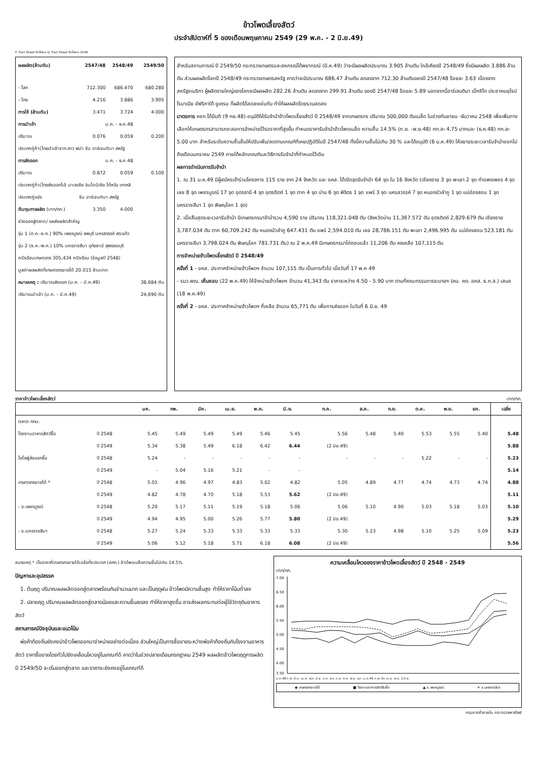ข้าวโพดเลี้ยงสัตว์
ประจำสัปดาห์ที่ 5 ของเดือนพฤษภาคม 2549 (29 พ.ค. - 2 มิ.ย.49)
F: Fact Sheet ข้าวโพดฯ D: Fact Sheet ข้าวโพดฯ 2549
| ผลผลิต(ล้านตัน) | 2547/48 | 2548/49 | 2549/50 |
| - โลก | 712.300 | 686.470 | 680.280 |
| - ไทย | 4.216 | 3.886 | 3.905 |
| การใช้ (ล้านตัน) | 3.471 | 3.724 | 4.000 |
| การนำเข้า | ม.ค. - ธ.ค.48 | | |
| ปริมาณ | 0.076 | 0.059 | 0.200 |
| ประเทศคู่ค้า(ไทยนำเข้าจาก ลาว พม่า จีน อาร์เจนตินา สหรัฐ | | | |
| การส่งออก | ม.ค. - ธ.ค.48 | | |
| ปริมาณ | 0.872 | 0.059 | 0.100 |
| ประเทศคู่ค้า(ไทยส่งออกไป) มาเลเซีย อินโดนีเซีย ไต้หวัน เกาหลี | | | |
| ประเทศคู่แข่ง | จีน อาร์เจนตินา สหรัฐ | | |
| ต้นทุนการผลิต (บาท/กก.) | 3.350 | 4.000 | |
| ช่วงออกสู่ตลาด/ แหล่งผลิตสำคัญ | | | |
| รุ่น 1 (ก.ค.-ธ.ค.) 90% เพชรบูรณ์ ลพบุรี นครสวรรค์ สระแก้ว | | | |
| รุ่น 2 (ธ.ค.-พ.ค.) 10% นครราชสีมา อุทัยธานี สุพรรณบุรี | | | |
| ครัวเรือนเกษตรกร 305,434 ครัวเรือน (ข้อมูลปี 2548) | | | |
| มูลค่าผลผลิตที่เกษตรกรขายได้ 20.015 ล้านบาท | | | |
| หมายเหตุ : ปริมาณส่งออก (ม.ค. - มี.ค.49) | | | 38,684 ตัน |
| ปริมาณนำเข้า (ม.ค. - มี.ค.49) | | | 24,690 ตัน |
สำหรับสถานการณ์ ปี 2549/50 กระทรวงเกษตรและสหกรณ์ได้พยากรณ์ (มี.ค.49) ว่าจะมีผลผลิตประมาณ 3.905 ล้านตัน ใกล้เคียงปี 2548/49 ซึ่งมีผลผลิต 3.886 ล้านตัน ส่วนผลผลิตโลกปี 2548/49 กระทรวงเกษตรสหรัฐ คาดว่าจะมีประมาณ 686.47 ล้านตัน ลดลงจาก 712.30 ล้านตันของปี 2547/48 ร้อยละ 3.63 เนื่องจากสหรัฐอเมริกา ผู้ผลิตรายใหญ่ของโลกจะมีผลผลิต 282.26 ล้านตัน ลดลงจาก 299.91 ล้านตัน ของปี 2547/48 ร้อยละ 5.89 นอกจากนี้อาร์เจนตินา เม็กซิโก ประชาคมยุโรป โรมาเนีย อัฟริกาใต้ ยูเครน ก็ผลิตได้ลดลงเช่นกัน ทำให้ผลผลิตโดยรวมลดลง
มาตรการ คชก.ได้มีมติ (9 กย.48) อนุมัติให้รับจำนำข้าวโพดเลี้ยงสัตว์ ปี 2548/49 จากเกษตรกร ปริมาณ 500,000 ตันเมล็ด ในช่วงกันยายน -ธันวาคม 2548 เพื่อเพิ่มทางเลือกให้เกษตรกรสามารถชะลอการจำหน่ายไว้รอราคาที่สูงขึ้น กำหนดราคารับจำนำข้าวโพดเมล็ด ความชื้น 14.5% (ก.ย. -พ.ย.48) กก.ละ 4.75 บาทและ (ธ.ค.48) กก.ละ 5.00 บาท สำหรับระดับความชื้นอื่นให้ปรับเพิ่ม/ลดตามเกณฑ์ที่เคยปฏิบัติในปี 2547/48 ทั้งนี้ความชื้นไม่เกิน 30 % และได้อนุมัติ (6 ม.ค.49) ให้ขยายระยะเวลารับจำนำออกไปถึงเดือนมกราคม 2549 ภายใต้หลักเกณฑ์และวิธีการรับจำนำที่กำหนดไว้เดิม
ผลการดำเนินการรับจำนำ
1. ณ 31 ม.ค.49 มีผู้สมัครเข้าร่วมโครงการ 115 ราย จาก 24 จังหวัด และ อคส. ได้เปิดจุดรับจำนำ 64 จุด ใน 16 จังหวัด (เชียงราย 3 จุด พะเยา 2 จุด กำแพงเพชร 4 จุด เลย 8 จุด เพชรบูรณ์ 17 จุด อุดรธานี 4 จุด อุตรดิตถ์ 1 จุด ตาก 4 จุด น่าน 6 จุด พิจิตร 1 จุด แพร่ 3 จุด นครสวรรค์ 7 จุด หนองบัวลำภู 1 จุด แม่ฮ่องสอน 1 จุด นครราชสีมา 1 จุด พิษณุโลก 1 จุด)
2. เมื่อสิ้นสุดระยะเวลารับจำนำ มีเกษตรกรมาจำนำรวม 4,590 ราย ปริมาณ 118,321.048 ตัน (จังหวัดน่าน 11,367.572 ตัน อุตรดิตถ์ 2,829.679 ตัน เชียงราย 3,787.034 ตัน ตาก 60,709.242 ตัน หนองบัวลำภู 647.431 ตัน แพร่ 2,594.010 ตัน เลย 28,786.151 ตัน พะเยา 2,496.995 ตัน แม่ฮ่องสอน 523.181 ตัน นครราชสีมา 3,798.024 ตัน พิษณุโลก 781.731 ตัน) ณ 2 พ.ค.49 มีเกษตรกรมาไถ่ถอนแล้ว 11,206 ตัน คงเหลือ 107,115 ตัน
การจำหน่ายข้าวโพดเลี้ยงสัตว์ ปี 2548/49
ครั้งที่ 1 - อคส. ประกาศจำหน่ายข้าวโพดฯ จำนวน 107,115 ตัน เป็นการทั่วไป เมื่อวันที่ 17 พ.ค 49
- รมว.พณ. เห็นชอบ (22 พ.ค.49) ให้จำหน่ายข้าวโพดฯ จำนวน 41,343 ตัน ราคาระหว่าง 4.50 - 5.90 บาท ตามที่คณะกรรมการระบายฯ (คน. คต. อคส. ธ.ก.ส.) เสนอ (18 พ.ค.49)
ครั้งที่ 2 - อคส. ประกาศจำหน่ายข้าวโพดฯ ที่เหลือ จำนวน 65,771 ตัน เพื่อการส่งออก ในวันที่ 6 มิ.ย. 49
ราคาข้าวโพดเลี้ยงสัตว์ บาท/กก.
| | | มค. | กพ. | มีค. | เม.ย. | พ.ค. | มิ.ย. | ก.ค. | ส.ค. | ก.ย. | ต.ค. | พ.ย. | ธค. | เฉลี่ย |
| --- | --- | --- | --- | --- | --- | --- | --- | --- | --- | --- | --- | --- | --- | --- |
| ตลาด กทม. | | | | | | | | | | | | | | |
| โรงงานอาหารสัตว์ซื้อ | ปี 2548 | 5.45 | 5.49 | 5.49 | 5.49 | 5.46 | 5.45 | 5.56 | 5.48 | 5.40 | 5.53 | 5.55 | 5.40 | 5.48 |
| | ปี 2549 | 5.34 | 5.38 | 5.49 | 6.18 | 6.42 | 6.44 | (2 มิย.49) | | | | | | 5.88 |
| ไซโลผู้ส่งออกซื้อ | ปี 2548 | 5.24 | - | - | - | - | - | - | - | - | 5.22 | - | - | 5.23 |
| | ปี 2549 | - | 5.04 | 5.16 | 5.21 | - | - | | | | | | | 5.14 |
| เกษตรกรขายได้ * | ปี 2548 | 5.01 | 4.96 | 4.97 | 4.83 | 5.02 | 4.82 | 5.05 | 4.89 | 4.77 | 4.74 | 4.73 | 4.74 | 4.88 |
| | ปี 2549 | 4.82 | 4.78 | 4.70 | 5.18 | 5.53 | 5.62 | (2 มิย.49) | | | | | | 5.11 |
| - จ.เพชรบูรณ์ | ปี 2548 | 5.20 | 5.17 | 5.11 | 5.19 | 5.18 | 5.06 | 5.06 | 5.10 | 4.90 | 5.03 | 5.18 | 5.03 | 5.10 |
| | ปี 2549 | 4.94 | 4.95 | 5.00 | 5.26 | 5.77 | 5.80 | (2 มิย.49) | | | | | | 5.29 |
| - จ.นครราชสีมา | ปี 2548 | 5.27 | 5.24 | 5.33 | 5.33 | 5.33 | 5.33 | 5.30 | 5.23 | 4.98 | 5.10 | 5.25 | 5.09 | 5.23 |
| | ปี 2549 | 5.06 | 5.12 | 5.18 | 5.71 | 6.18 | 6.08 | (2 มิย.49) | | | | | | 5.56 |
หมายเหตุ * เป็นราคาที่เกษตรกรขายได้เฉลี่ยทั้งประเทศ (สศก.) ข้าวโพดเมล็ดความชื้นไม่เกิน 14.5%
ปัญหาและอุปสรรค
1. ต้นฤดู ปริมาณผลผลิตออกสู่ตลาดพร้อมกันจำนวนมาก และเป็นฤดูฝน ข้าวโพดมีความชื้นสูง ทำให้ราคาโน้มต่ำลง
2. ปลายฤดู ปริมาณผลผลิตออกสู่ตลาดน้อยและความชื้นลดลง ทำให้ราคาสูงขึ้น อาจส่งผลกระทบต่อผู้ใช้วัตถุดิบอาหารสัตว์
สถานการณ์ปัจจุบันและแนวโน้ม
พ่อค้าท้องถิ่นยังคงนำข้าวโพดออกมาจำหน่ายอย่างต่อเนื่อง ส่วนใหญ่เป็นการซื้อขายระหว่างพ่อค้าท้องถิ่นกับโรงงานอาหารสัตว์ ราคาซื้อขายโดยทั่วไปยังเคลื่อนไหวอยู่ในเกณฑ์ดี คาดว่าในช่วงปลายเดือนกรกฎาคม 2549 ผลผลิตข้าวโพดฤดูการผลิต ปี 2549/50 จะเริ่มออกสู่ตลาด และราคาจะยังคงอยู่ในเกณฑ์ดี
ความเคลื่อนไหวของราคาข้าวโพดเลี้ยงสัตว์ ปี 2548 - 2549
บาท/กก.
7.00
6.50
6.00
5.50
5.00
4.50
4.00
3.50
ม.ค.48 ก.พ. มี.ค. เม.ย. พ.ค. มิ.ย. ก.ค. ส.ค. ก.ย. ต.ค. พ.ย. ธ.ค. ม.ค.49 ก.พ. มีค เม.ย. พ.ค. 2 มิ.ย.
◆ เกษตรกรขายได้ ■ โรงงานอาหารสัตว์รับซื้อ ▲ จ.เพชรบูรณ์ ✕ จ.นครราชสีมา
กรมการค้าภายใน กระทรวงพาณิชย์